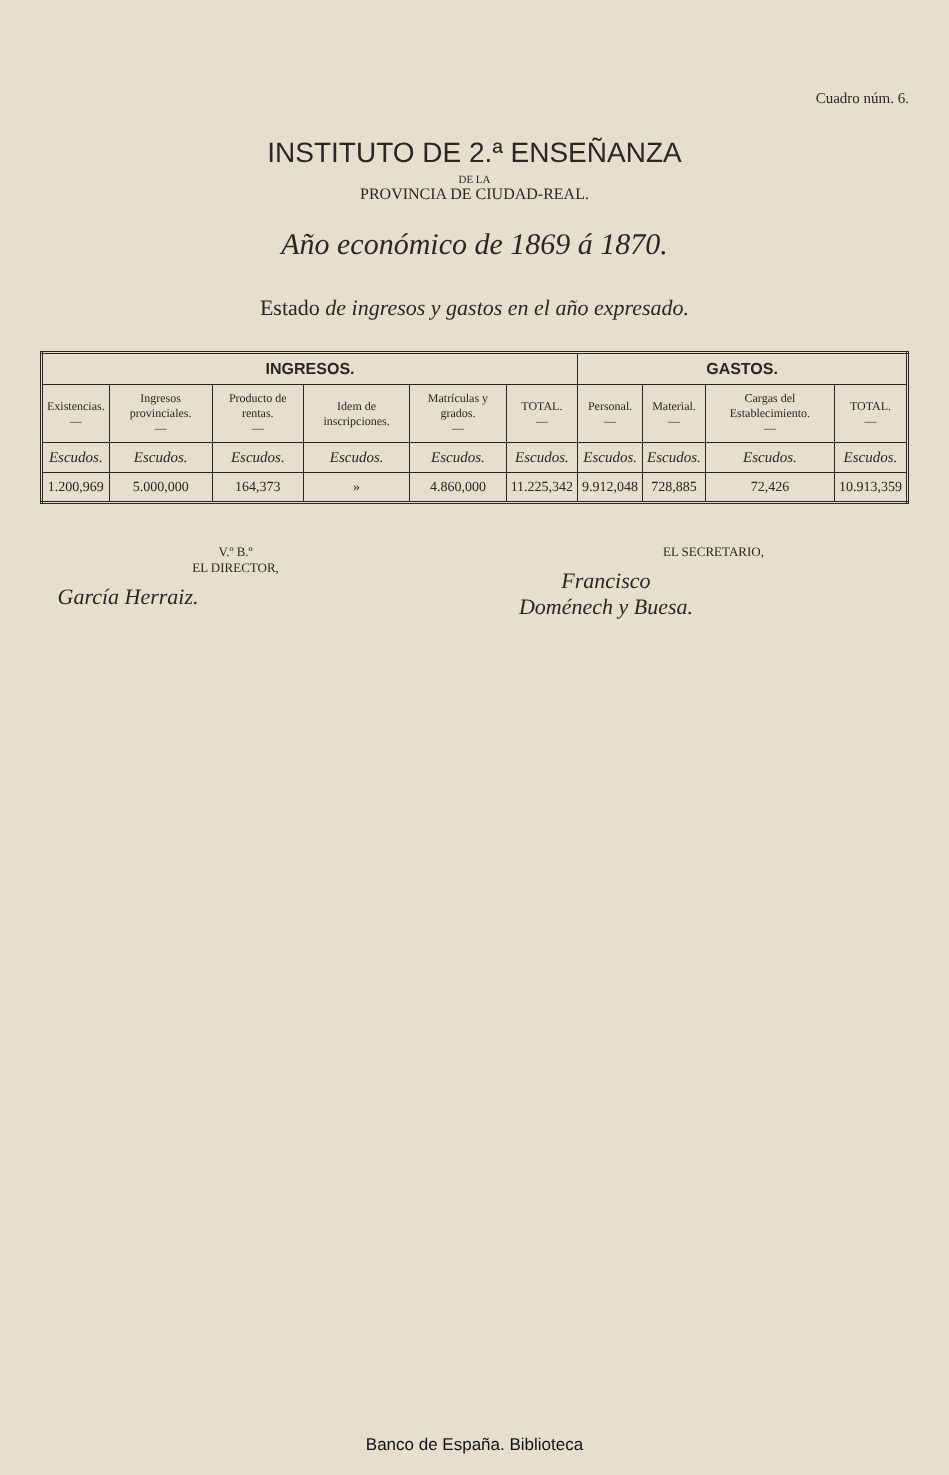Cuadro núm. 6.
INSTITUTO DE 2.ª ENSEÑANZA
DE LA
PROVINCIA DE CIUDAD-REAL.
Año económico de 1869 á 1870.
Estado de ingresos y gastos en el año expresado.
| INGRESOS. | | | | | | GASTOS. | | | |
| --- | --- | --- | --- | --- | --- | --- | --- | --- | --- |
| Existencias. — | Ingresos provinciales. — | Producto de rentas. — | Idem de inscripciones. | Matrículas y grados. — | TOTAL. — | Personal. — | Material. — | Cargas del Establecimiento. — | TOTAL. — |
| Escudos. | Escudos. | Escudos. | Escudos. | Escudos. | Escudos. | Escudos. | Escudos. | Escudos. | Escudos. |
| 1.200,969 | 5.000,000 | 164,373 | » | 4.860,000 | 11.225,342 | 9.912,048 | 728,885 | 72,426 | 10.913,359 |
V.º B.º
EL DIRECTOR,
García Herraiz.
EL SECRETARIO,
Francisco Doménech y Buesa.
Banco de España. Biblioteca